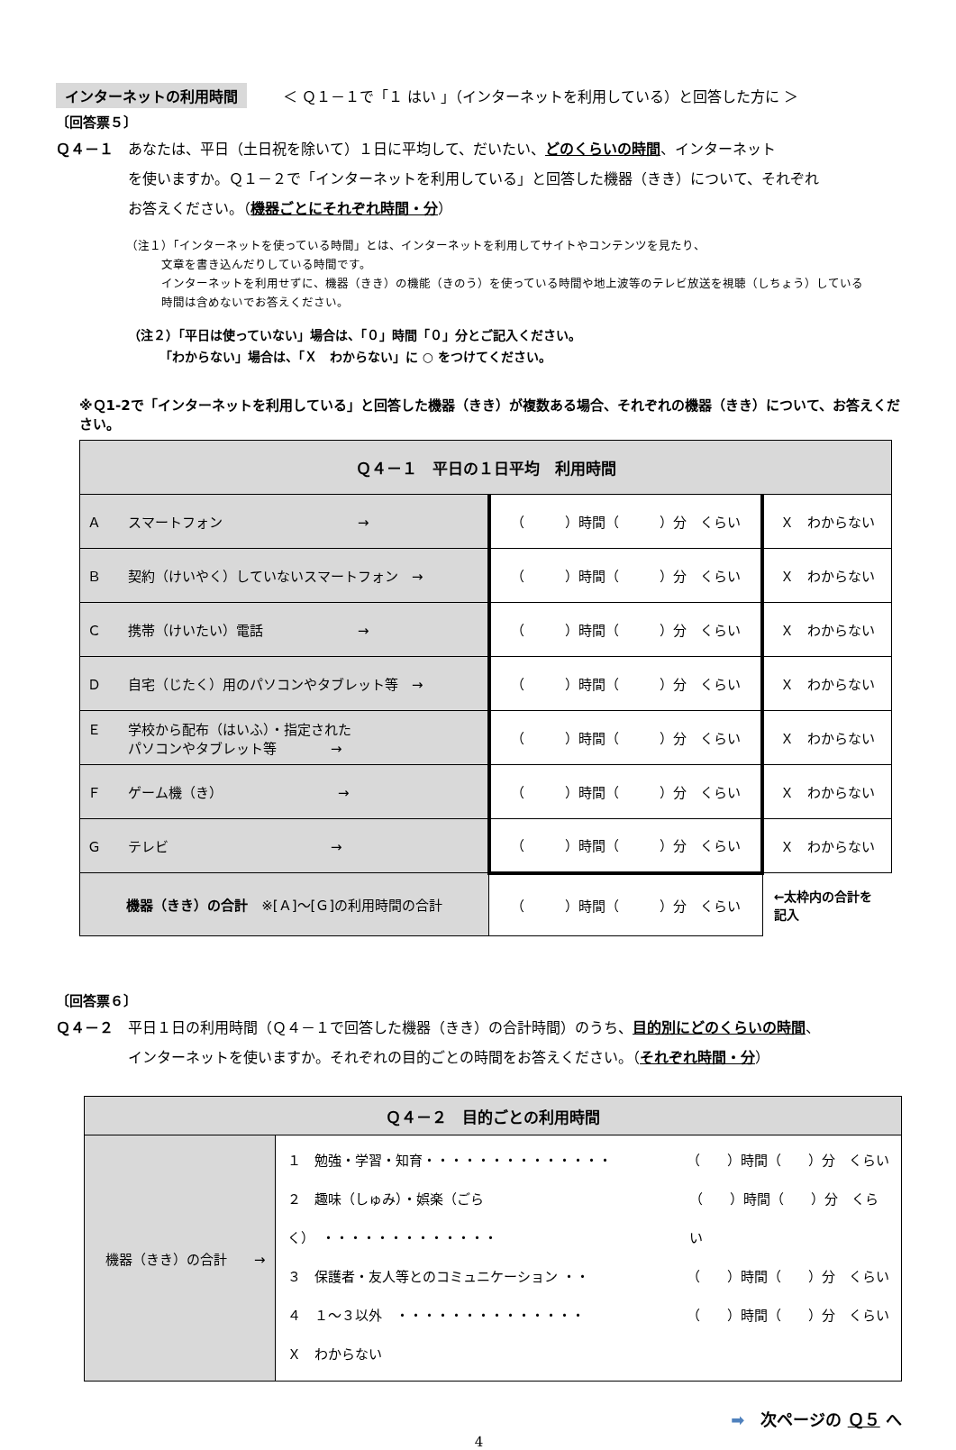インターネットの利用時間 ＜ Ｑ１－１で「１ はい 」（インターネットを利用している）と回答した方に ＞
〔回答票５〕
Ｑ４－１　あなたは、平日（土日祝を除いて）１日に平均して、だいたい、どのくらいの時間、インターネット
　　　　　を使いますか。Ｑ１－２で「インターネットを利用している」と回答した機器（きき）について、それぞれ
　　　　　お答えください。（機器ごとにそれぞれ時間・分）
（注１）「インターネットを使っている時間」とは、インターネットを利用してサイトやコンテンツを見たり、
　　　文章を書き込んだりしている時間です。
　　　インターネットを利用せずに、機器（きき）の機能（きのう）を使っている時間や地上波等のテレビ放送を視聴（しちょう）している
　　　時間は含めないでお答えください。
（注２）「平日は使っていない」場合は、「０」時間「０」分とご記入ください。
　　　「わからない」場合は、「Ｘ　わからない」に ○ をつけてください。
※Ｑ1-2で「インターネットを利用している」と回答した機器（きき）が複数ある場合、それぞれの機器（きき）について、お答えください。
| Ｑ４－１ 平日の１日平均 利用時間 | | |
| --- | --- | --- |
| Ａ スマートフォン → | （ ）時間（ ）分 くらい | Ｘ わからない |
| Ｂ 契約（けいやく）していないスマートフォン → | （ ）時間（ ）分 くらい | Ｘ わからない |
| Ｃ 携帯（けいたい）電話 → | （ ）時間（ ）分 くらい | Ｘ わからない |
| Ｄ 自宅（じたく）用のパソコンやタブレット等 → | （ ）時間（ ）分 くらい | Ｘ わからない |
| Ｅ 学校から配布（はいふ）・指定された パソコンやタブレット等 → | （ ）時間（ ）分 くらい | Ｘ わからない |
| Ｆ ゲーム機（き） → | （ ）時間（ ）分 くらい | Ｘ わからない |
| Ｇ テレビ → | （ ）時間（ ）分 くらい | Ｘ わからない |
| 機器（きき）の合計 ※[Ａ]～[Ｇ]の利用時間の合計 | （ ）時間（ ）分 くらい | ←太枠内の合計を 記入 |
〔回答票６〕
Ｑ４－２　平日１日の利用時間（Ｑ４－１で回答した機器（きき）の合計時間）のうち、目的別にどのくらいの時間、
　　　　　インターネットを使いますか。それぞれの目的ごとの時間をお答えください。（それぞれ時間・分）
| Ｑ４－２ 目的ごとの利用時間 | |
| --- | --- |
| 機器（きき）の合計 → | １ 勉強・学習・知育・・・・・・・・・・・・・・ （ ）時間（ ）分 くらい ２ 趣味（しゅみ）・娯楽（ごらく） ・・・・・・・・・・・・・ （ ）時間（ ）分 くらい ３ 保護者・友人等とのコミュニケーション ・・ （ ）時間（ ）分 くらい ４ １～３以外 ・・・・・・・・・・・・・・ （ ）時間（ ）分 くらい Ｘ わからない |
➡　次ページの Ｑ５ へ
4